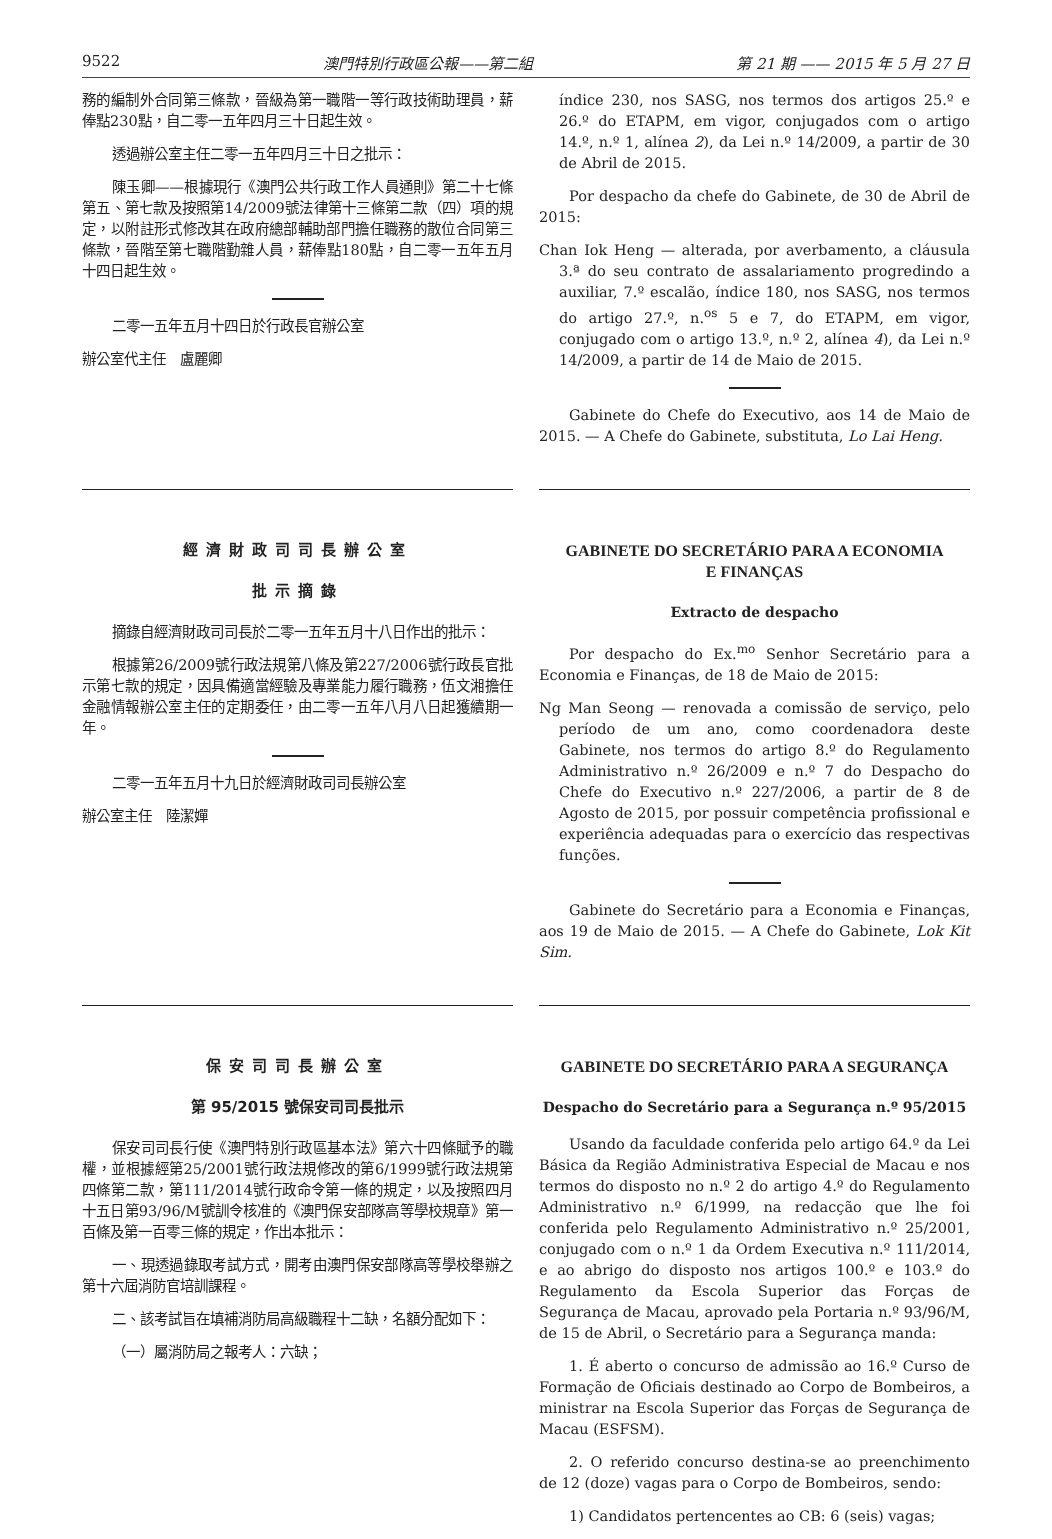9522 澳門特別行政區公報——第二組 第 21 期 —— 2015 年 5 月 27 日
務的編制外合同第三條款，晉級為第一職階一等行政技術助理員，薪俸點230點，自二零一五年四月三十日起生效。
透過辦公室主任二零一五年四月三十日之批示：
陳玉卿——根據現行《澳門公共行政工作人員通則》第二十七條第五、第七款及按照第14/2009號法律第十三條第二款（四）項的規定，以附註形式修改其在政府總部輔助部門擔任職務的散位合同第三條款，晉階至第七職階勤雜人員，薪俸點180點，自二零一五年五月十四日起生效。
二零一五年五月十四日於行政長官辦公室
辦公室代主任　盧麗卿
índice 230, nos SASG, nos termos dos artigos 25.º e 26.º do ETAPM, em vigor, conjugados com o artigo 14.º, n.º 1, alínea 2), da Lei n.º 14/2009, a partir de 30 de Abril de 2015.
Por despacho da chefe do Gabinete, de 30 de Abril de 2015:
Chan Iok Heng — alterada, por averbamento, a cláusula 3.ª do seu contrato de assalariamento progredindo a auxiliar, 7.º escalão, índice 180, nos SASG, nos termos do artigo 27.º, n.<sup>os</sup> 5 e 7, do ETAPM, em vigor, conjugado com o artigo 13.º, n.º 2, alínea 4), da Lei n.º 14/2009, a partir de 14 de Maio de 2015.
Gabinete do Chefe do Executivo, aos 14 de Maio de 2015. — A Chefe do Gabinete, substituta, Lo Lai Heng.
經濟財政司司長辦公室
批示摘錄
摘錄自經濟財政司司長於二零一五年五月十八日作出的批示：
根據第26/2009號行政法規第八條及第227/2006號行政長官批示第七款的規定，因具備適當經驗及專業能力履行職務，伍文湘擔任金融情報辦公室主任的定期委任，由二零一五年八月八日起獲續期一年。
二零一五年五月十九日於經濟財政司司長辦公室
辦公室主任　陸潔嬋
GABINETE DO SECRETÁRIO PARA A ECONOMIA
E FINANÇAS
Extracto de despacho
Por despacho do Ex.<sup>mo</sup> Senhor Secretário para a Economia e Finanças, de 18 de Maio de 2015:
Ng Man Seong — renovada a comissão de serviço, pelo período de um ano, como coordenadora deste Gabinete, nos termos do artigo 8.º do Regulamento Administrativo n.º 26/2009 e n.º 7 do Despacho do Chefe do Executivo n.º 227/2006, a partir de 8 de Agosto de 2015, por possuir competência profissional e experiência adequadas para o exercício das respectivas funções.
Gabinete do Secretário para a Economia e Finanças, aos 19 de Maio de 2015. — A Chefe do Gabinete, Lok Kit Sim.
保安司司長辦公室
第 95/2015 號保安司司長批示
保安司司長行使《澳門特別行政區基本法》第六十四條賦予的職權，並根據經第25/2001號行政法規修改的第6/1999號行政法規第四條第二款，第111/2014號行政命令第一條的規定，以及按照四月十五日第93/96/M號訓令核准的《澳門保安部隊高等學校規章》第一百條及第一百零三條的規定，作出本批示：
一、現透過錄取考試方式，開考由澳門保安部隊高等學校舉辦之第十六屆消防官培訓課程。
二、該考試旨在填補消防局高級職程十二缺，名額分配如下：
（一）屬消防局之報考人：六缺；
GABINETE DO SECRETÁRIO PARA A SEGURANÇA
Despacho do Secretário para a Segurança n.º 95/2015
Usando da faculdade conferida pelo artigo 64.º da Lei Básica da Região Administrativa Especial de Macau e nos termos do disposto no n.º 2 do artigo 4.º do Regulamento Administrativo n.º 6/1999, na redacção que lhe foi conferida pelo Regulamento Administrativo n.º 25/2001, conjugado com o n.º 1 da Ordem Executiva n.º 111/2014, e ao abrigo do disposto nos artigos 100.º e 103.º do Regulamento da Escola Superior das Forças de Segurança de Macau, aprovado pela Portaria n.º 93/96/M, de 15 de Abril, o Secretário para a Segurança manda:
1. É aberto o concurso de admissão ao 16.º Curso de Formação de Oficiais destinado ao Corpo de Bombeiros, a ministrar na Escola Superior das Forças de Segurança de Macau (ESFSM).
2. O referido concurso destina-se ao preenchimento de 12 (doze) vagas para o Corpo de Bombeiros, sendo:
1) Candidatos pertencentes ao CB: 6 (seis) vagas;